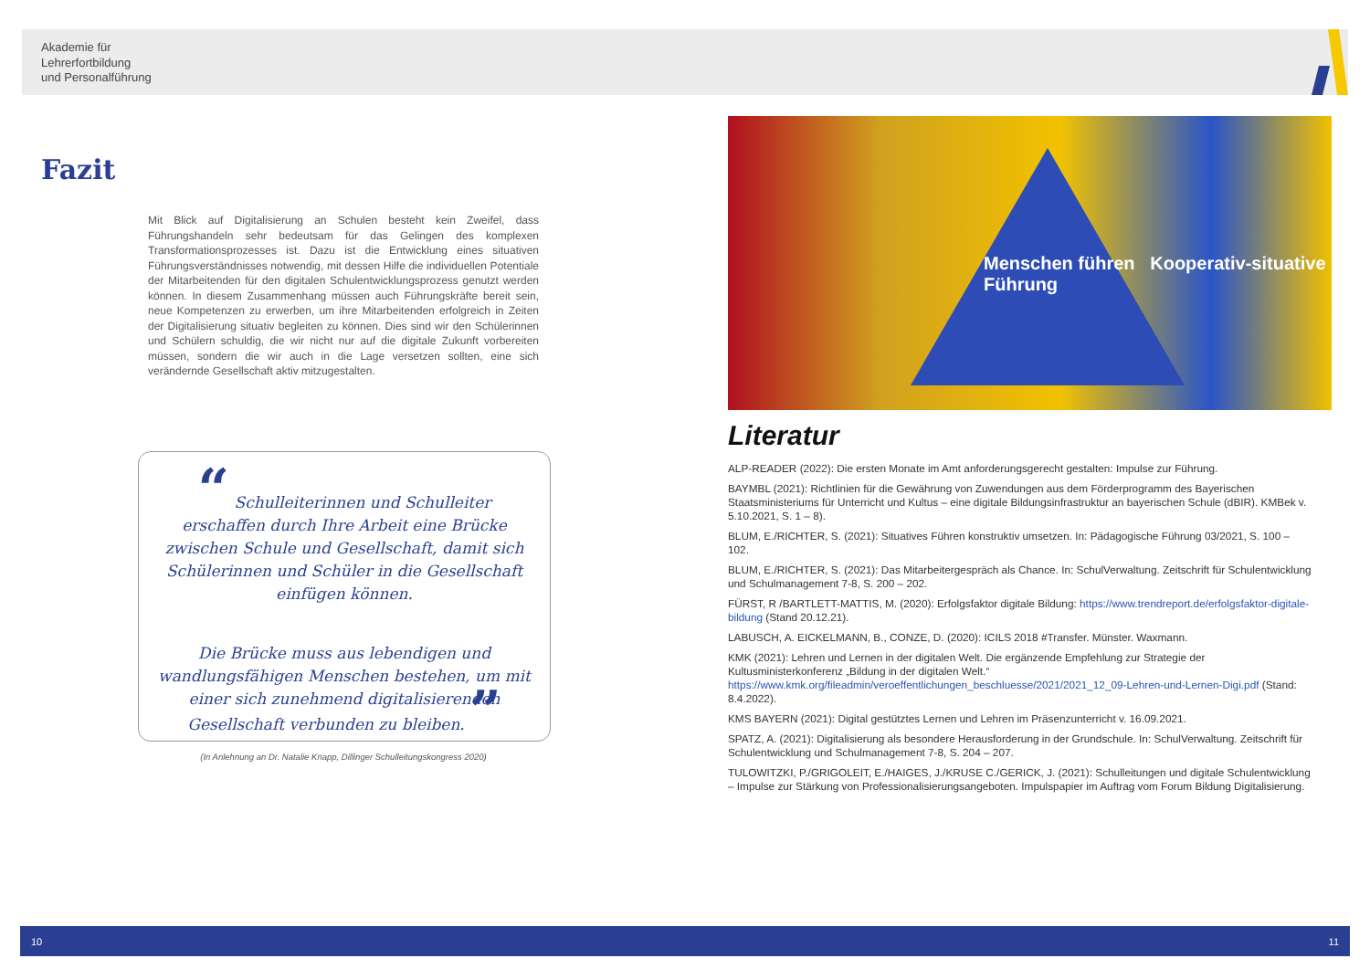Akademie für
Lehrerfortbildung
und Personalführung
Fazit
Mit Blick auf Digitalisierung an Schulen besteht kein Zweifel, dass Führungshandeln sehr bedeutsam für das Gelingen des komplexen Transformationsprozesses ist. Dazu ist die Entwicklung eines situativen Führungsverständnisses notwendig, mit dessen Hilfe die individuellen Potentiale der Mitarbeitenden für den digitalen Schulentwicklungsprozess genutzt werden können. In diesem Zusammenhang müssen auch Führungskräfte bereit sein, neue Kompetenzen zu erwerben, um ihre Mitarbeitenden erfolgreich in Zeiten der Digitalisierung situativ begleiten zu können. Dies sind wir den Schülerinnen und Schülern schuldig, die wir nicht nur auf die digitale Zukunft vorbereiten müssen, sondern die wir auch in die Lage versetzen sollten, eine sich verändernde Gesellschaft aktiv mitzugestalten.
“ Schulleiterinnen und Schulleiter erschaffen durch Ihre Arbeit eine Brücke zwischen Schule und Gesellschaft, damit sich Schülerinnen und Schüler in die Gesellschaft einfügen können.
Die Brücke muss aus lebendigen und wandlungsfähigen Menschen bestehen, um mit einer sich zunehmend digitalisierenden Gesellschaft verbunden zu bleiben. ”
(In Anlehnung an Dr. Natalie Knapp, Dillinger Schulleitungskongress 2020)
Menschen führen Kooperativ-situative Führung
Literatur
ALP-READER (2022): Die ersten Monate im Amt anforderungsgerecht gestalten: Impulse zur Führung.
BAYMBL (2021): Richtlinien für die Gewährung von Zuwendungen aus dem Förderprogramm des Bayerischen Staatsministeriums für Unterricht und Kultus – eine digitale Bildungsinfrastruktur an bayerischen Schule (dBIR). KMBek v. 5.10.2021, S. 1 – 8).
BLUM, E./RICHTER, S. (2021): Situatives Führen konstruktiv umsetzen. In: Pädagogische Führung 03/2021, S. 100 – 102.
BLUM, E./RICHTER, S. (2021): Das Mitarbeitergespräch als Chance. In: SchulVerwaltung. Zeitschrift für Schulentwicklung und Schulmanagement 7-8, S. 200 – 202.
FÜRST, R /BARTLETT-MATTIS, M. (2020): Erfolgsfaktor digitale Bildung: https://www.trendreport.de/erfolgsfaktor-digitale-bildung (Stand 20.12.21).
LABUSCH, A. EICKELMANN, B., CONZE, D. (2020): ICILS 2018 #Transfer. Münster. Waxmann.
KMK (2021): Lehren und Lernen in der digitalen Welt. Die ergänzende Empfehlung zur Strategie der Kultusministerkonferenz „Bildung in der digitalen Welt.“ https://www.kmk.org/fileadmin/veroeffentlichungen_beschluesse/2021/2021_12_09-Lehren-und-Lernen-Digi.pdf (Stand: 8.4.2022).
KMS BAYERN (2021): Digital gestütztes Lernen und Lehren im Präsenzunterricht v. 16.09.2021.
SPATZ, A. (2021): Digitalisierung als besondere Herausforderung in der Grundschule. In: SchulVerwaltung. Zeitschrift für Schulentwicklung und Schulmanagement 7-8, S. 204 – 207.
TULOWITZKI, P./GRIGOLEIT, E./HAIGES, J./KRUSE C./GERICK, J. (2021): Schulleitungen und digitale Schulentwicklung – Impulse zur Stärkung von Professionalisierungsangeboten. Impulspapier im Auftrag vom Forum Bildung Digitalisierung.
10 11